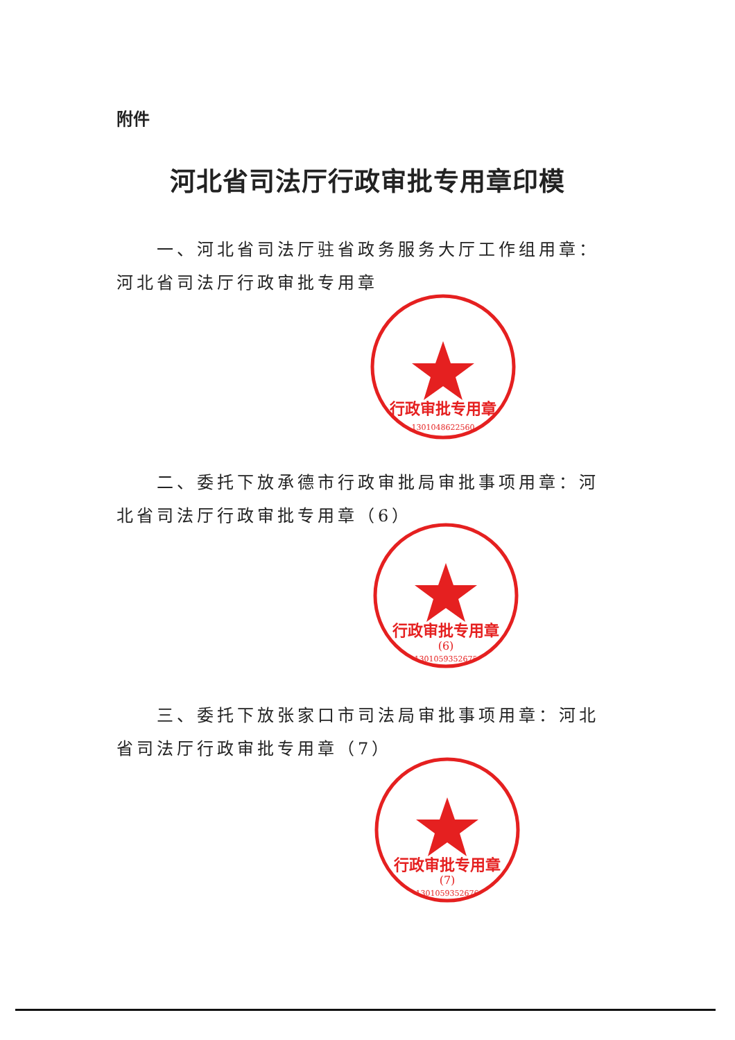附件
河北省司法厅行政审批专用章印模
一、河北省司法厅驻省政务服务大厅工作组用章：河北省司法厅行政审批专用章
行政审批专用章
1301048622560
二、委托下放承德市行政审批局审批事项用章：河北省司法厅行政审批专用章（6）
行政审批专用章
(6)
1301059352675
三、委托下放张家口市司法局审批事项用章：河北省司法厅行政审批专用章（7）
行政审批专用章
(7)
1301059352676